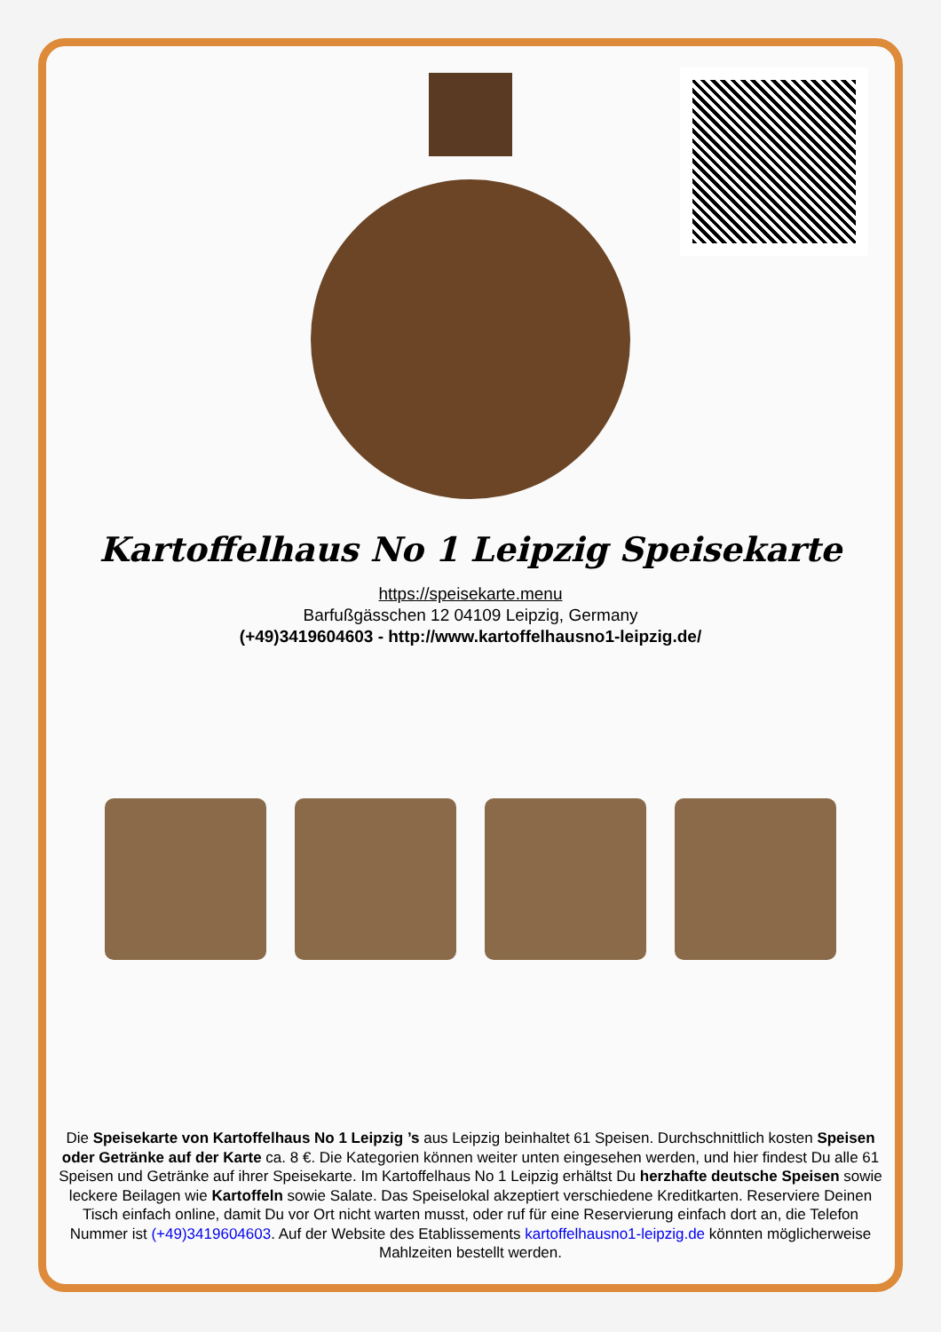Kartoffelhaus No 1 Leipzig Speisekarte
https://speisekarte.menu
Barfußgässchen 12 04109 Leipzig, Germany
(+49)3419604603 - http://www.kartoffelhausno1-leipzig.de/
Die Speisekarte von Kartoffelhaus No 1 Leipzig ’s aus Leipzig beinhaltet 61 Speisen. Durchschnittlich kosten Speisen oder Getränke auf der Karte ca. 8 €. Die Kategorien können weiter unten eingesehen werden, und hier findest Du alle 61 Speisen und Getränke auf ihrer Speisekarte. Im Kartoffelhaus No 1 Leipzig erhältst Du herzhafte deutsche Speisen sowie leckere Beilagen wie Kartoffeln sowie Salate. Das Speiselokal akzeptiert verschiedene Kreditkarten. Reserviere Deinen Tisch einfach online, damit Du vor Ort nicht warten musst, oder ruf für eine Reservierung einfach dort an, die Telefon Nummer ist (+49)3419604603. Auf der Website des Etablissements kartoffelhausno1-leipzig.de könnten möglicherweise Mahlzeiten bestellt werden.